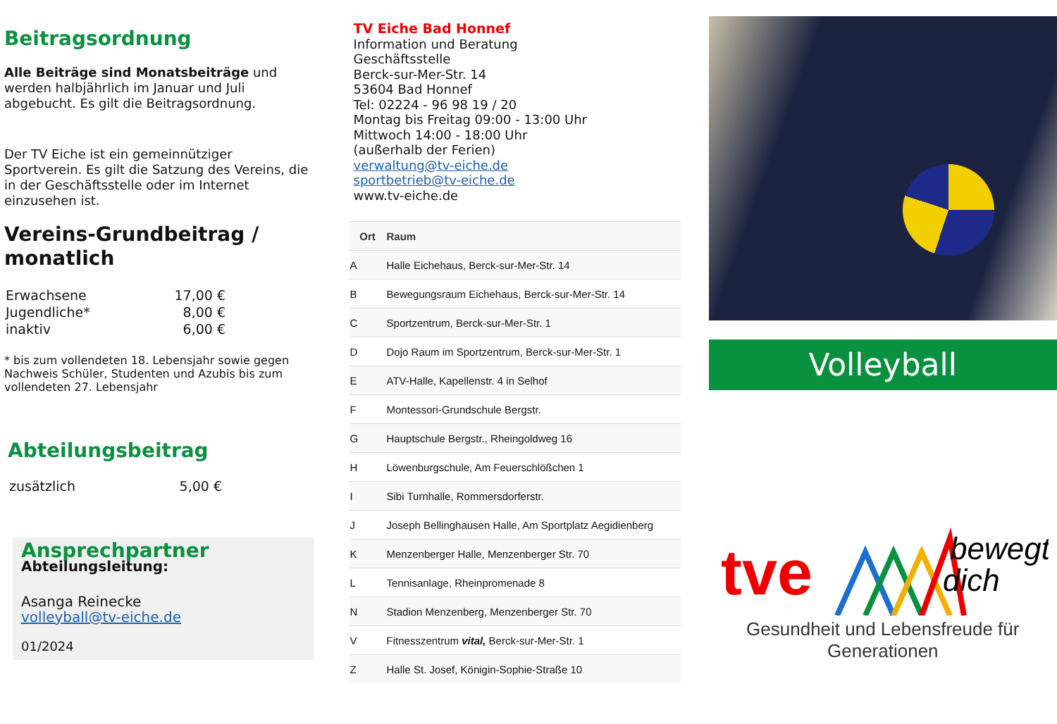Beitragsordnung
Alle Beiträge sind Monatsbeiträge und werden halbjährlich im Januar und Juli abgebucht. Es gilt die Beitragsordnung.
Der TV Eiche ist ein gemeinnütziger Sportverein. Es gilt die Satzung des Vereins, die in der Geschäftsstelle oder im Internet einzusehen ist.
Vereins-Grundbeitrag / monatlich
| Erwachsene | 17,00 € |
| Jugendliche* | 8,00 € |
| inaktiv | 6,00 € |
* bis zum vollendeten 18. Lebensjahr sowie gegen Nachweis Schüler, Studenten und Azubis bis zum vollendeten 27. Lebensjahr
Abteilungsbeitrag
| zusätzlich | 5,00 € |
Ansprechpartner
Abteilungsleitung:
Asanga Reinecke
volleyball@tv-eiche.de
01/2024
TV Eiche Bad Honnef
Information und Beratung
Geschäftsstelle
Berck-sur-Mer-Str. 14
53604 Bad Honnef
Tel: 02224 - 96 98 19 / 20
Montag bis Freitag 09:00 - 13:00 Uhr
Mittwoch 14:00 - 18:00 Uhr
(außerhalb der Ferien)
verwaltung@tv-eiche.de
sportbetrieb@tv-eiche.de
www.tv-eiche.de
| Ort | Raum |
| --- | --- |
| A | Halle Eichehaus, Berck-sur-Mer-Str. 14 |
| B | Bewegungsraum Eichehaus, Berck-sur-Mer-Str. 14 |
| C | Sportzentrum, Berck-sur-Mer-Str. 1 |
| D | Dojo Raum im Sportzentrum, Berck-sur-Mer-Str. 1 |
| E | ATV-Halle, Kapellenstr. 4 in Selhof |
| F | Montessori-Grundschule Bergstr. |
| G | Hauptschule Bergstr., Rheingoldweg 16 |
| H | Löwenburgschule, Am Feuerschlößchen 1 |
| I | Sibi Turnhalle, Rommersdorferstr. |
| J | Joseph Bellinghausen Halle, Am Sportplatz Aegidienberg |
| K | Menzenberger Halle, Menzenberger Str. 70 |
| L | Tennisanlage, Rheinpromenade 8 |
| N | Stadion Menzenberg, Menzenberger Str. 70 |
| V | Fitnesszentrum vital, Berck-sur-Mer-Str. 1 |
| Z | Halle St. Josef, Königin-Sophie-Straße 10 |
Volleyball
tve
bewegt
dich
Gesundheit und Lebensfreude für Generationen